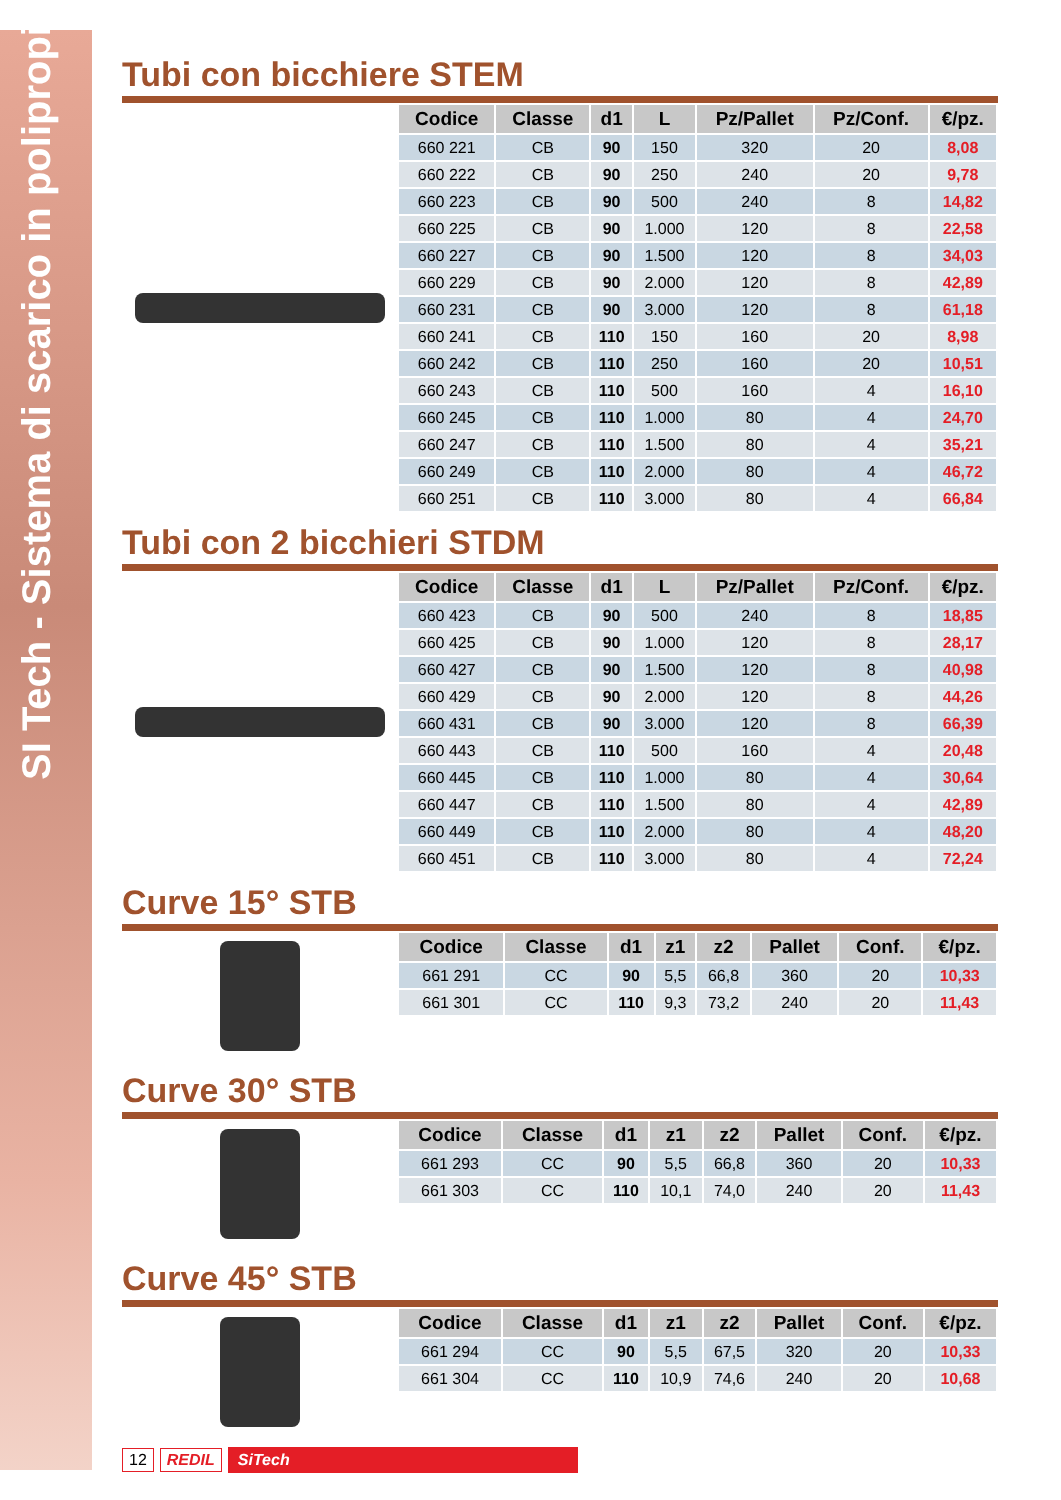SI Tech - Sistema di scarico in polipropilene
Tubi con bicchiere STEM
| Codice | Classe | d1 | L | Pz/Pallet | Pz/Conf. | €/pz. |
| --- | --- | --- | --- | --- | --- | --- |
| 660 221 | CB | 90 | 150 | 320 | 20 | 8,08 |
| 660 222 | CB | 90 | 250 | 240 | 20 | 9,78 |
| 660 223 | CB | 90 | 500 | 240 | 8 | 14,82 |
| 660 225 | CB | 90 | 1.000 | 120 | 8 | 22,58 |
| 660 227 | CB | 90 | 1.500 | 120 | 8 | 34,03 |
| 660 229 | CB | 90 | 2.000 | 120 | 8 | 42,89 |
| 660 231 | CB | 90 | 3.000 | 120 | 8 | 61,18 |
| 660 241 | CB | 110 | 150 | 160 | 20 | 8,98 |
| 660 242 | CB | 110 | 250 | 160 | 20 | 10,51 |
| 660 243 | CB | 110 | 500 | 160 | 4 | 16,10 |
| 660 245 | CB | 110 | 1.000 | 80 | 4 | 24,70 |
| 660 247 | CB | 110 | 1.500 | 80 | 4 | 35,21 |
| 660 249 | CB | 110 | 2.000 | 80 | 4 | 46,72 |
| 660 251 | CB | 110 | 3.000 | 80 | 4 | 66,84 |
Tubi con 2 bicchieri STDM
| Codice | Classe | d1 | L | Pz/Pallet | Pz/Conf. | €/pz. |
| --- | --- | --- | --- | --- | --- | --- |
| 660 423 | CB | 90 | 500 | 240 | 8 | 18,85 |
| 660 425 | CB | 90 | 1.000 | 120 | 8 | 28,17 |
| 660 427 | CB | 90 | 1.500 | 120 | 8 | 40,98 |
| 660 429 | CB | 90 | 2.000 | 120 | 8 | 44,26 |
| 660 431 | CB | 90 | 3.000 | 120 | 8 | 66,39 |
| 660 443 | CB | 110 | 500 | 160 | 4 | 20,48 |
| 660 445 | CB | 110 | 1.000 | 80 | 4 | 30,64 |
| 660 447 | CB | 110 | 1.500 | 80 | 4 | 42,89 |
| 660 449 | CB | 110 | 2.000 | 80 | 4 | 48,20 |
| 660 451 | CB | 110 | 3.000 | 80 | 4 | 72,24 |
Curve 15° STB
| Codice | Classe | d1 | z1 | z2 | Pallet | Conf. | €/pz. |
| --- | --- | --- | --- | --- | --- | --- | --- |
| 661 291 | CC | 90 | 5,5 | 66,8 | 360 | 20 | 10,33 |
| 661 301 | CC | 110 | 9,3 | 73,2 | 240 | 20 | 11,43 |
Curve 30° STB
| Codice | Classe | d1 | z1 | z2 | Pallet | Conf. | €/pz. |
| --- | --- | --- | --- | --- | --- | --- | --- |
| 661 293 | CC | 90 | 5,5 | 66,8 | 360 | 20 | 10,33 |
| 661 303 | CC | 110 | 10,1 | 74,0 | 240 | 20 | 11,43 |
Curve 45° STB
| Codice | Classe | d1 | z1 | z2 | Pallet | Conf. | €/pz. |
| --- | --- | --- | --- | --- | --- | --- | --- |
| 661 294 | CC | 90 | 5,5 | 67,5 | 320 | 20 | 10,33 |
| 661 304 | CC | 110 | 10,9 | 74,6 | 240 | 20 | 10,68 |
12 REDIL SiTech